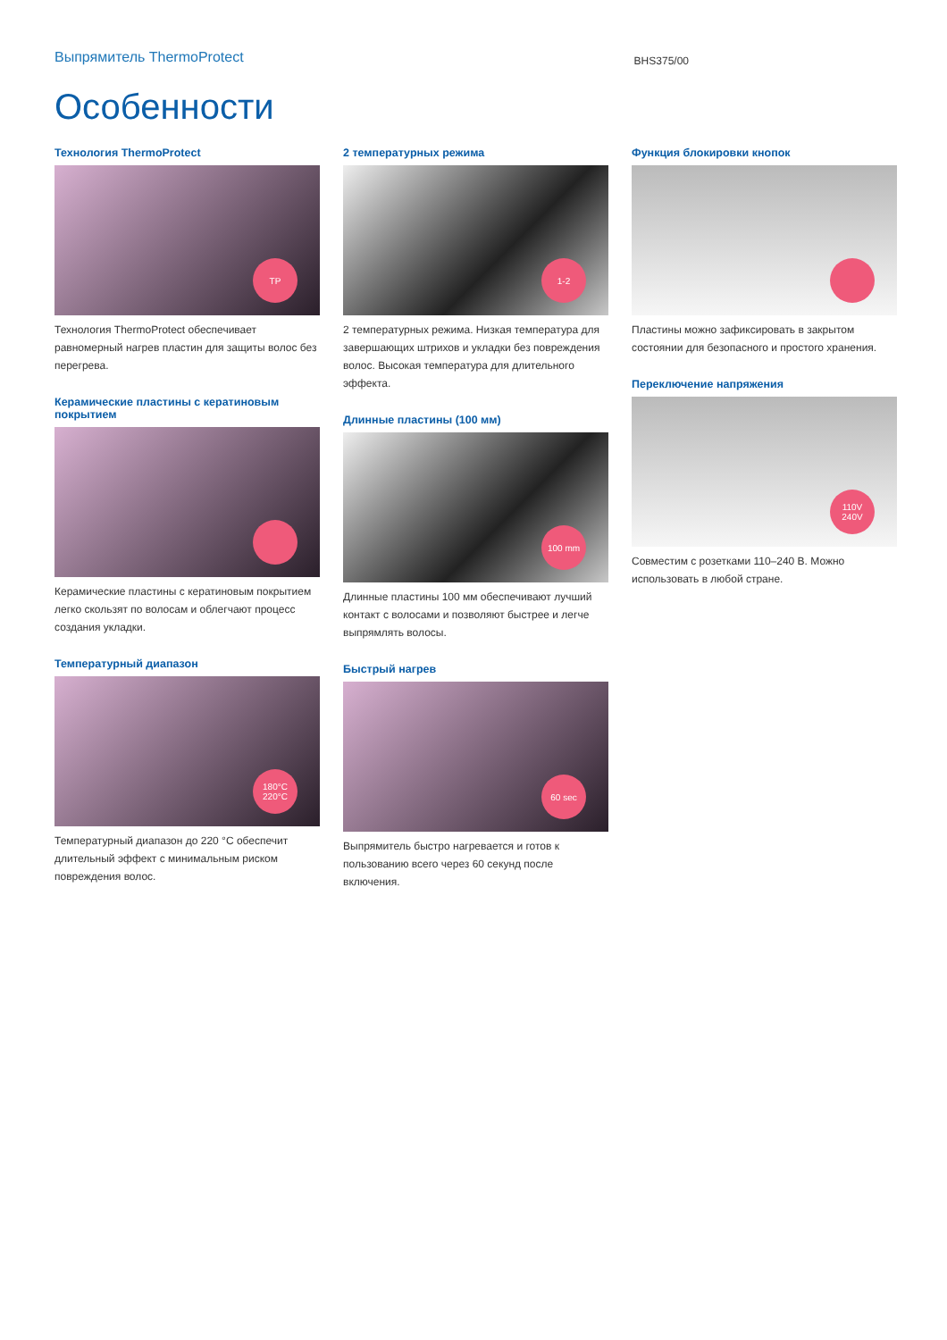Выпрямитель ThermoProtect
BHS375/00
Особенности
Технология ThermoProtect
TP
Технология ThermoProtect обеспечивает равномерный нагрев пластин для защиты волос без перегрева.
Керамические пластины с кератиновым покрытием
Керамические пластины с кератиновым покрытием легко скользят по волосам и облегчают процесс создания укладки.
Температурный диапазон
180°C
220°C
Температурный диапазон до 220 °C обеспечит длительный эффект с минимальным риском повреждения волос.
2 температурных режима
1-2
2 температурных режима. Низкая температура для завершающих штрихов и укладки без повреждения волос. Высокая температура для длительного эффекта.
Длинные пластины (100 мм)
100 mm
Длинные пластины 100 мм обеспечивают лучший контакт с волосами и позволяют быстрее и легче выпрямлять волосы.
Быстрый нагрев
60 sec
Выпрямитель быстро нагревается и готов к пользованию всего через 60 секунд после включения.
Функция блокировки кнопок
Пластины можно зафиксировать в закрытом состоянии для безопасного и простого хранения.
Переключение напряжения
110V
240V
Совместим с розетками 110–240 В. Можно использовать в любой стране.